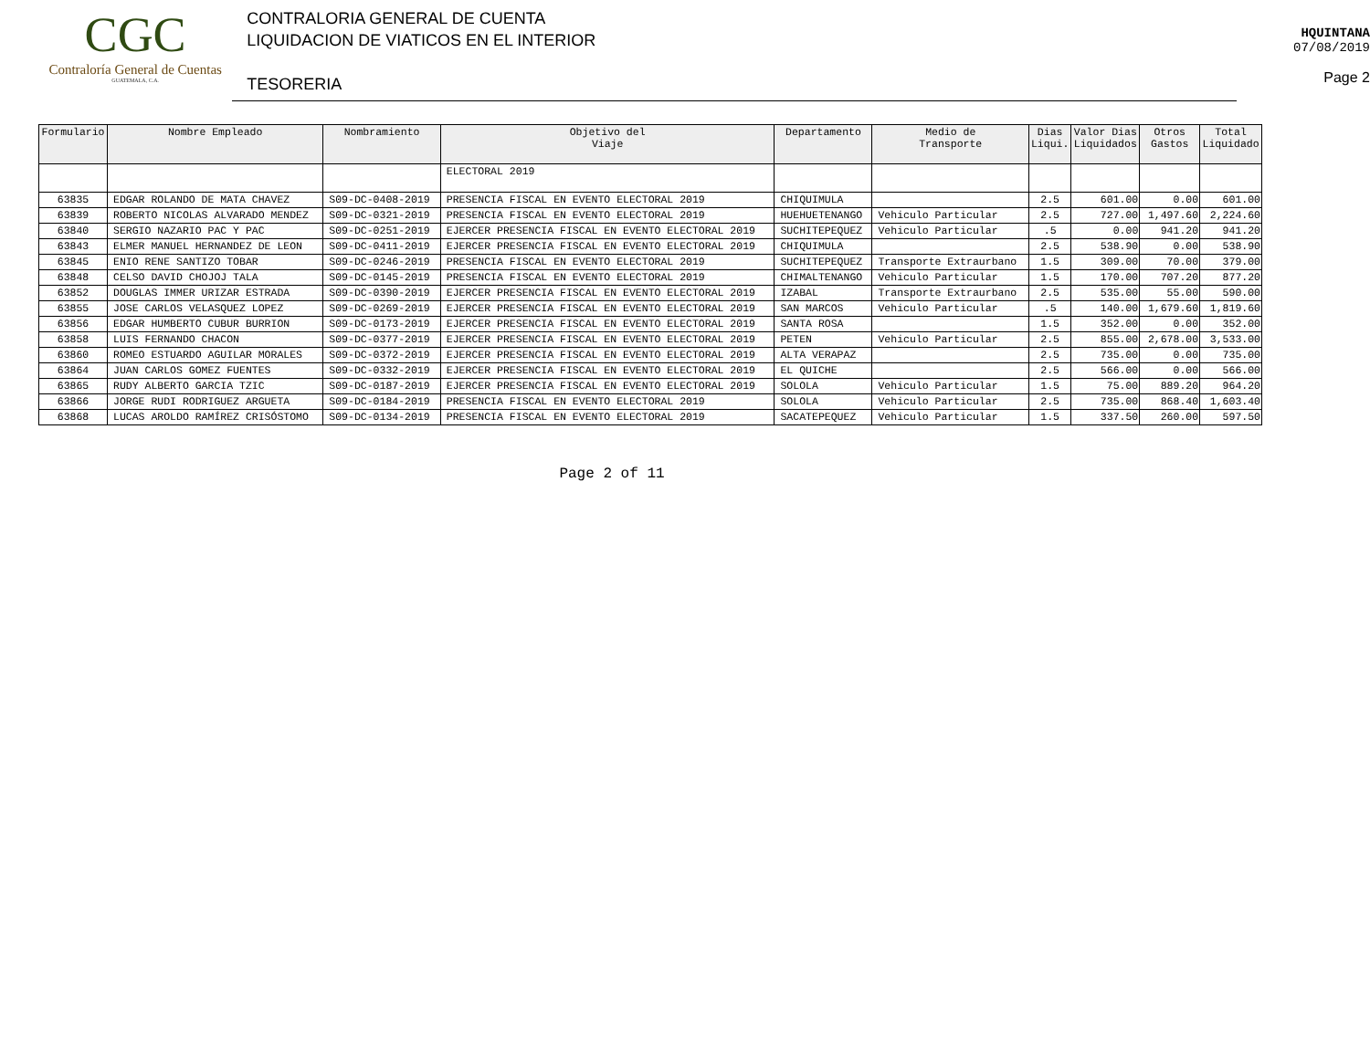CGC
Contraloría General de Cuentas
GUATEMALA, C.A.
CONTRALORIA GENERAL DE CUENTA
LIQUIDACION DE VIATICOS EN EL INTERIOR
TESORERIA
HQUINTANA
07/08/2019
Page 2
| Formulario | Nombre Empleado | Nombramiento | Objetivo del Viaje | Departamento | Medio de Transporte | Dias Liqui. | Valor Dias Liquidados | Otros Gastos | Total Liquidado |
| --- | --- | --- | --- | --- | --- | --- | --- | --- | --- |
| | | | ELECTORAL 2019 | | | | | | |
| 63835 | EDGAR ROLANDO DE MATA CHAVEZ | S09-DC-0408-2019 | PRESENCIA FISCAL EN EVENTO ELECTORAL 2019 | CHIQUIMULA | | 2.5 | 601.00 | 0.00 | 601.00 |
| 63839 | ROBERTO NICOLAS ALVARADO MENDEZ | S09-DC-0321-2019 | PRESENCIA FISCAL EN EVENTO ELECTORAL 2019 | HUEHUETENANGO | Vehiculo Particular | 2.5 | 727.00 | 1,497.60 | 2,224.60 |
| 63840 | SERGIO NAZARIO PAC Y PAC | S09-DC-0251-2019 | EJERCER PRESENCIA FISCAL EN EVENTO ELECTORAL 2019 | SUCHITEPEQUEZ | Vehiculo Particular | .5 | 0.00 | 941.20 | 941.20 |
| 63843 | ELMER MANUEL HERNANDEZ DE LEON | S09-DC-0411-2019 | EJERCER PRESENCIA FISCAL EN EVENTO ELECTORAL 2019 | CHIQUIMULA | | 2.5 | 538.90 | 0.00 | 538.90 |
| 63845 | ENIO RENE SANTIZO TOBAR | S09-DC-0246-2019 | PRESENCIA FISCAL EN EVENTO ELECTORAL 2019 | SUCHITEPEQUEZ | Transporte Extraurbano | 1.5 | 309.00 | 70.00 | 379.00 |
| 63848 | CELSO DAVID CHOJOJ TALA | S09-DC-0145-2019 | PRESENCIA FISCAL EN EVENTO ELECTORAL 2019 | CHIMALTENANGO | Vehiculo Particular | 1.5 | 170.00 | 707.20 | 877.20 |
| 63852 | DOUGLAS IMMER URIZAR ESTRADA | S09-DC-0390-2019 | EJERCER PRESENCIA FISCAL EN EVENTO ELECTORAL 2019 | IZABAL | Transporte Extraurbano | 2.5 | 535.00 | 55.00 | 590.00 |
| 63855 | JOSE CARLOS VELASQUEZ LOPEZ | S09-DC-0269-2019 | EJERCER PRESENCIA FISCAL EN EVENTO ELECTORAL 2019 | SAN MARCOS | Vehiculo Particular | .5 | 140.00 | 1,679.60 | 1,819.60 |
| 63856 | EDGAR HUMBERTO CUBUR BURRION | S09-DC-0173-2019 | EJERCER PRESENCIA FISCAL EN EVENTO ELECTORAL 2019 | SANTA ROSA | | 1.5 | 352.00 | 0.00 | 352.00 |
| 63858 | LUIS FERNANDO CHACON | S09-DC-0377-2019 | EJERCER PRESENCIA FISCAL EN EVENTO ELECTORAL 2019 | PETEN | Vehiculo Particular | 2.5 | 855.00 | 2,678.00 | 3,533.00 |
| 63860 | ROMEO ESTUARDO AGUILAR MORALES | S09-DC-0372-2019 | EJERCER PRESENCIA FISCAL EN EVENTO ELECTORAL 2019 | ALTA VERAPAZ | | 2.5 | 735.00 | 0.00 | 735.00 |
| 63864 | JUAN CARLOS GOMEZ FUENTES | S09-DC-0332-2019 | EJERCER PRESENCIA FISCAL EN EVENTO ELECTORAL 2019 | EL QUICHE | | 2.5 | 566.00 | 0.00 | 566.00 |
| 63865 | RUDY ALBERTO GARCIA TZIC | S09-DC-0187-2019 | EJERCER PRESENCIA FISCAL EN EVENTO ELECTORAL 2019 | SOLOLA | Vehiculo Particular | 1.5 | 75.00 | 889.20 | 964.20 |
| 63866 | JORGE RUDI RODRIGUEZ ARGUETA | S09-DC-0184-2019 | PRESENCIA FISCAL EN EVENTO ELECTORAL 2019 | SOLOLA | Vehiculo Particular | 2.5 | 735.00 | 868.40 | 1,603.40 |
| 63868 | LUCAS AROLDO RAMÍREZ CRISÓSTOMO | S09-DC-0134-2019 | PRESENCIA FISCAL EN EVENTO ELECTORAL 2019 | SACATEPEQUEZ | Vehiculo Particular | 1.5 | 337.50 | 260.00 | 597.50 |
Page 2 of 11